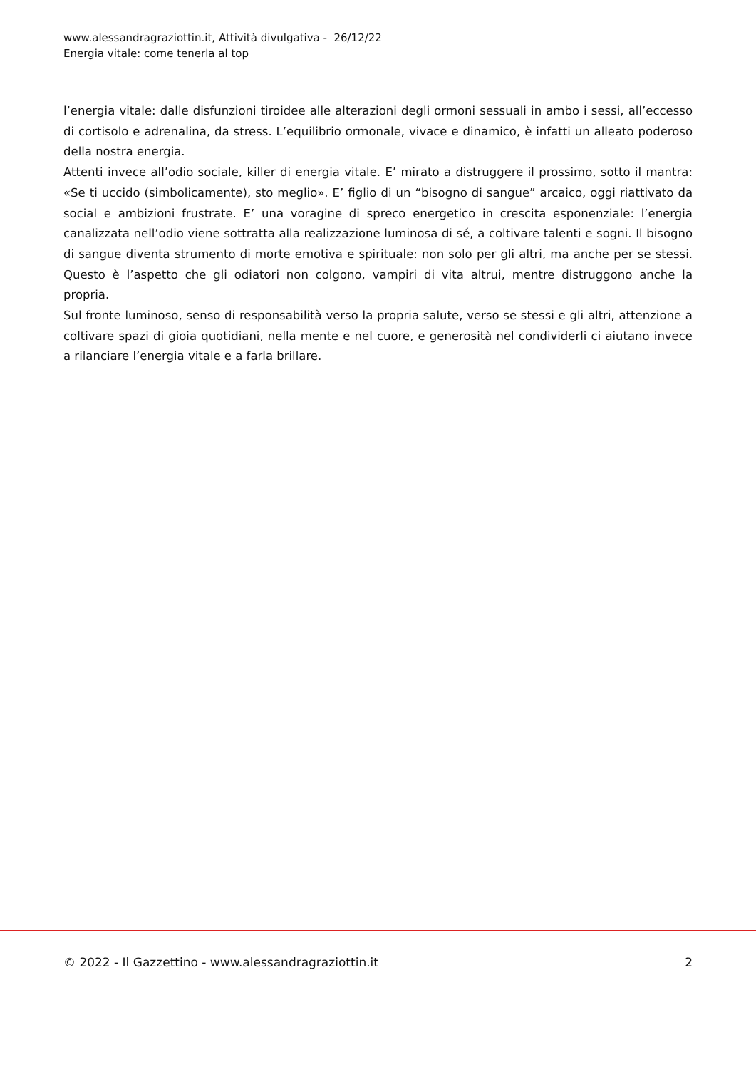www.alessandragraziottin.it, Attività divulgativa - 26/12/22
Energia vitale: come tenerla al top
l’energia vitale: dalle disfunzioni tiroidee alle alterazioni degli ormoni sessuali in ambo i sessi, all’eccesso di cortisolo e adrenalina, da stress. L’equilibrio ormonale, vivace e dinamico, è infatti un alleato poderoso della nostra energia.
Attenti invece all’odio sociale, killer di energia vitale. E’ mirato a distruggere il prossimo, sotto il mantra: «Se ti uccido (simbolicamente), sto meglio». E’ figlio di un “bisogno di sangue” arcaico, oggi riattivato da social e ambizioni frustrate. E’ una voragine di spreco energetico in crescita esponenziale: l’energia canalizzata nell’odio viene sottratta alla realizzazione luminosa di sé, a coltivare talenti e sogni. Il bisogno di sangue diventa strumento di morte emotiva e spirituale: non solo per gli altri, ma anche per se stessi. Questo è l’aspetto che gli odiatori non colgono, vampiri di vita altrui, mentre distruggono anche la propria.
Sul fronte luminoso, senso di responsabilità verso la propria salute, verso se stessi e gli altri, attenzione a coltivare spazi di gioia quotidiani, nella mente e nel cuore, e generosità nel condividerli ci aiutano invece a rilanciare l’energia vitale e a farla brillare.
© 2022 - Il Gazzettino - www.alessandragraziottin.it 2